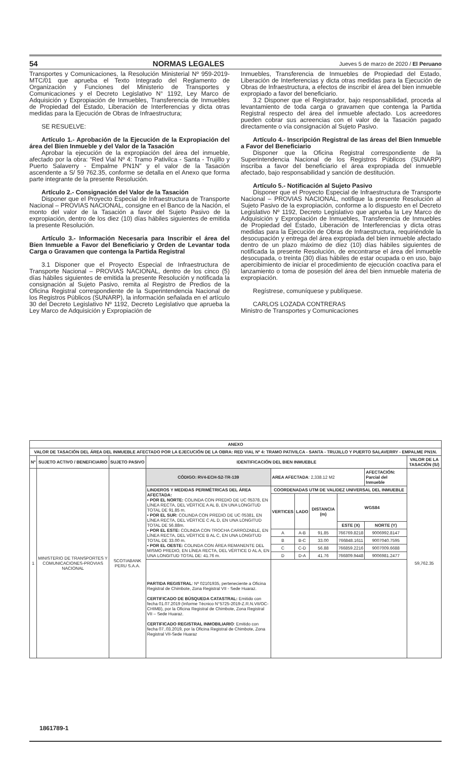54 NORMAS LEGALES Jueves 5 de marzo de 2020 / El Peruano
Transportes y Comunicaciones, la Resolución Ministerial Nº 959-2019-MTC/01 que aprueba el Texto Integrado del Reglamento de Organización y Funciones del Ministerio de Transportes y Comunicaciones y el Decreto Legislativo N° 1192, Ley Marco de Adquisición y Expropiación de Inmuebles, Transferencia de Inmuebles de Propiedad del Estado, Liberación de Interferencias y dicta otras medidas para la Ejecución de Obras de Infraestructura;
SE RESUELVE:
Artículo 1.- Aprobación de la Ejecución de la Expropiación del área del Bien Inmueble y del Valor de la Tasación
Aprobar la ejecución de la expropiación del área del inmueble, afectado por la obra: “Red Vial Nº 4: Tramo Pativilca - Santa - Trujillo y Puerto Salaverry - Empalme PN1N” y el valor de la Tasación ascendente a S/ 59 762.35, conforme se detalla en el Anexo que forma parte integrante de la presente Resolución.
Artículo 2.- Consignación del Valor de la Tasación
Disponer que el Proyecto Especial de Infraestructura de Transporte Nacional – PROVIAS NACIONAL, consigne en el Banco de la Nación, el monto del valor de la Tasación a favor del Sujeto Pasivo de la expropiación, dentro de los diez (10) días hábiles siguientes de emitida la presente Resolución.
Artículo 3.- Información Necesaria para Inscribir el área del Bien Inmueble a Favor del Beneficiario y Orden de Levantar toda Carga o Gravamen que contenga la Partida Registral
3.1 Disponer que el Proyecto Especial de Infraestructura de Transporte Nacional – PROVIAS NACIONAL, dentro de los cinco (5) días hábiles siguientes de emitida la presente Resolución y notificada la consignación al Sujeto Pasivo, remita al Registro de Predios de la Oficina Registral correspondiente de la Superintendencia Nacional de los Registros Públicos (SUNARP), la información señalada en el artículo 30 del Decreto Legislativo Nº 1192, Decreto Legislativo que aprueba la Ley Marco de Adquisición y Expropiación de
Inmuebles, Transferencia de Inmuebles de Propiedad del Estado, Liberación de Interferencias y dicta otras medidas para la Ejecución de Obras de Infraestructura, a efectos de inscribir el área del bien inmueble expropiado a favor del beneficiario.
3.2 Disponer que el Registrador, bajo responsabilidad, proceda al levantamiento de toda carga o gravamen que contenga la Partida Registral respecto del área del inmueble afectado. Los acreedores pueden cobrar sus acreencias con el valor de la Tasación pagado directamente o vía consignación al Sujeto Pasivo.
Artículo 4.- Inscripción Registral de las áreas del Bien Inmueble a Favor del Beneficiario
Disponer que la Oficina Registral correspondiente de la Superintendencia Nacional de los Registros Públicos (SUNARP) inscriba a favor del beneficiario el área expropiada del inmueble afectado, bajo responsabilidad y sanción de destitución.
Artículo 5.- Notificación al Sujeto Pasivo
Disponer que el Proyecto Especial de Infraestructura de Transporte Nacional – PROVIAS NACIONAL, notifique la presente Resolución al Sujeto Pasivo de la expropiación, conforme a lo dispuesto en el Decreto Legislativo Nº 1192, Decreto Legislativo que aprueba la Ley Marco de Adquisición y Expropiación de Inmuebles, Transferencia de Inmuebles de Propiedad del Estado, Liberación de Interferencias y dicta otras medidas para la Ejecución de Obras de Infraestructura, requiriéndole la desocupación y entrega del área expropiada del bien inmueble afectado dentro de un plazo máximo de diez (10) días hábiles siguientes de notificada la presente Resolución, de encontrarse el área del inmueble desocupada, o treinta (30) días hábiles de estar ocupada o en uso, bajo apercibimiento de iniciar el procedimiento de ejecución coactiva para el lanzamiento o toma de posesión del área del bien inmueble materia de expropiación.
Regístrese, comuníquese y publíquese.
CARLOS LOZADA CONTRERAS
Ministro de Transportes y Comunicaciones
| ANEXO | | | | | | | | | |
| --- | --- | --- | --- | --- | --- | --- | --- | --- | --- |
| VALOR DE TASACIÓN DEL ÁREA DEL INMUEBLE AFECTADO POR LA EJECUCIÓN DE LA OBRA: RED VIAL Nº 4: TRAMO PATIVILCA - SANTA - TRUJILLO Y PUERTO SALAVERRY - EMPALME PN1N. | | | | | | | | | |
| Nº | SUJETO ACTIVO / BENEFICIARIO | SUJETO PASIVO | IDENTIFICACIÓN DEL BIEN INMUEBLE | | | | | | VALOR DE LA TASACIÓN (S/) |
| 1 | MINISTERIO DE TRANSPORTES Y COMUNICACIONES-PROVIAS NACIONAL | SCOTIABANK PERU S.A.A. | CÓDIGO: RV4-ECH-S2-TR-139 | AREA AFECTADA : 2,338.12 M2 | | | | AFECTACIÓN: Parcial del Inmueble | 59,762.35 |
| | | | LINDEROS Y MEDIDAS PERIMÉTRICAS DEL ÁREA AFECTADA: • POR EL NORTE: COLINDA CON PREDIO DE UC 05378, EN LÍNEA RECTA, DEL VÉRTICE A AL B, EN UNA LONGITUD TOTAL DE 91.85 m. • POR EL SUR: COLINDA CON PREDIO DE UC 05381, EN LÍNEA RECTA, DEL VÉRTICE C AL D, EN UNA LONGITUD TOTAL DE 56.88m. • POR EL ESTE: COLINDA CON TROCHA CARROZABLE, EN LÍNEA RECTA, DEL VÉRTICE B AL C, EN UNA LONGITUD TOTAL DE 33.00 m. • POR EL OESTE: COLINDA CON ÁREA REMANENTE DEL MISMO PREDIO, EN LÍNEA RECTA, DEL VÉRTICE D AL A, EN UNA LONGITUD TOTAL DE: 41.76 m. | COORDENADAS UTM DE VALIDEZ UNIVERSAL DEL INMUEBLE | | | | | |
| | | | | VERTICES | LADO | DISTANCIA (m) | WGS84 | | |
| | | | | | | | ESTE (X) | NORTE (Y) | |
| | | | | A | A-B | 91.85 | 766769.8218 | 9006992.8147 | |
| | | | | B | B-C | 33.00 | 766848.1611 | 9007040.7595 | |
| | | | | C | C-D | 56.88 | 766859.2216 | 9007009.6688 | |
| | | | | D | D-A | 41.76 | 766809.9448 | 9006981.2477 | |
| | | | PARTIDA REGISTRAL : Nº 02101935, perteneciente a Oficina Registral de Chimbote, Zona Registral VII - Sede Huaraz. CERTIFICADO DE BÚSQUEDA CATASTRAL: Emitido con fecha 01.07.2019 (Informe Técnico N°5725-2019-Z.R.N.VII/OC-CHIMB), por la Oficina Registral de Chimbote, Zona Registral VII – Sede Huaraz. CERTIFICADO REGISTRAL INMOBILIARIO : Emitido con fecha 07..03.2019, por la Oficina Registral de Chimbote, Zona Registral VII-Sede Huaraz | | | | | | |
1861789-1